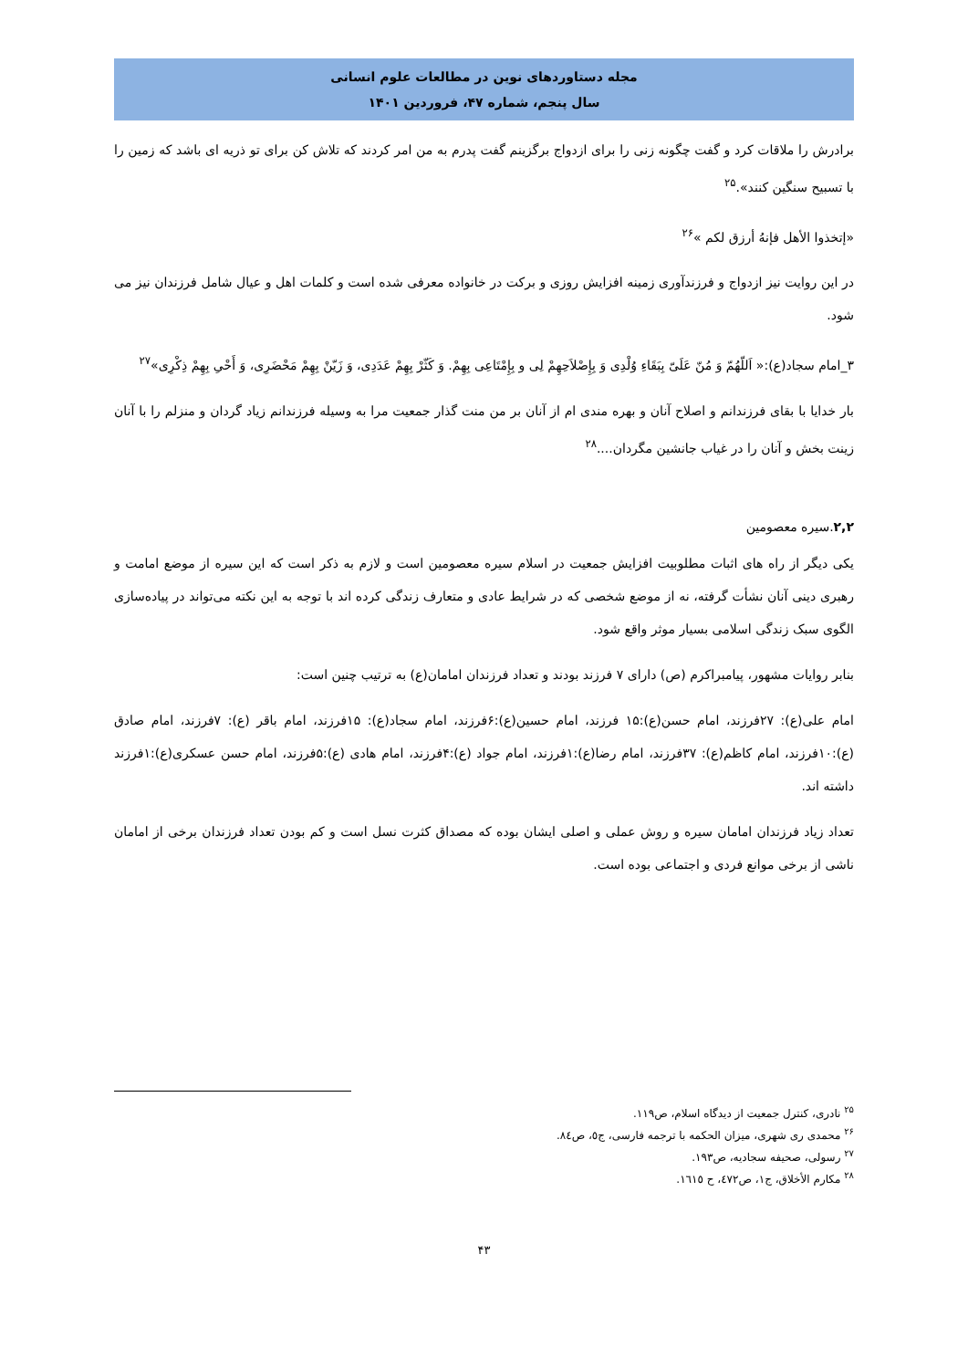مجله دستاوردهای نوین در مطالعات علوم انسانی
سال پنجم، شماره ۴۷، فروردین ۱۴۰۱
برادرش را ملاقات کرد و گفت چگونه زنی را برای ازدواج برگزینم گفت پدرم به من امر کردند که تلاش کن برای تو ذریه ای باشد که زمین را با تسبیح سنگین کنند».<sup>۲۵</sup>
«إتخذوا الأهل فإنهُ أرزق لکم »<sup>۲۶</sup>
در این روایت نیز ازدواج و فرزندآوری زمینه افزایش روزی و برکت در خانواده معرفی شده است و کلمات اهل و عیال شامل فرزندان نیز می شود.
۳_امام سجاد(ع):« اَللّهُمّ وَ مُنّ عَلَیّ بِبَقَاءِ وُلْدِی وَ بِإِصْلاَحِهِمْ لِی و بِإِمْتَاعِی بِهِمْ. وَ کَثّرْ بِهِمْ عَدَدِی، وَ زَیّنْ بِهِمْ مَحْضَرِی، وَ أَحْیِ بِهِمْ ذِکْرِی»<sup>۲۷</sup>
بار خدایا با بقای فرزندانم و اصلاح آنان و بهره مندی ام از آنان بر من منت گذار جمعیت مرا به وسیله فرزندانم زیاد گردان و منزلم را با آنان زینت بخش و آنان را در غیاب جانشین مگردان....<sup>۲۸</sup>
۲,۲.سیره معصومین
یکی دیگر از راه های اثبات مطلوبیت افزایش جمعیت در اسلام سیره معصومین است و لازم به ذکر است که این سیره از موضع امامت و رهبری دینی آنان نشأت گرفته، نه از موضع شخصی که در شرایط عادی و متعارف زندگی کرده اند با توجه به این نکته می‌تواند در پیاده‌سازی الگوی سبک زندگی اسلامی بسیار موثر واقع شود.
بنابر روایات مشهور، پیامبراکرم (ص) دارای ۷ فرزند بودند و تعداد فرزندان امامان(ع) به ترتیب چنین است:
امام علی(ع): ۲۷فرزند، امام حسن(ع):۱۵ فرزند، امام حسین(ع):۶فرزند، امام سجاد(ع): ۱۵فرزند، امام باقر (ع): ۷فرزند، امام صادق (ع):۱۰فرزند، امام کاظم(ع): ۳۷فرزند، امام رضا(ع):۱فرزند، امام جواد (ع):۴فرزند، امام هادی (ع):۵فرزند، امام حسن عسکری(ع):۱فرزند داشته اند.
تعداد زیاد فرزندان امامان سیره و روش عملی و اصلی ایشان بوده که مصداق کثرت نسل است و کم بودن تعداد فرزندان برخی از امامان ناشی از برخی موانع فردی و اجتماعی بوده است.
<sup>۲۵</sup> نادری، کنترل جمعیت از دیدگاه اسلام، ص۱۱۹.
<sup>۲۶</sup> محمدی ری شهری، میزان الحکمه با ترجمه فارسی، ج٥، ص٨٤.
<sup>۲۷</sup> رسولی، صحیفه سجادیه، ص۱۹۳.
<sup>۲۸</sup> مکارم الأخلاق، ج۱، ص٤٧٢، ح ١٦١٥.
۴۳